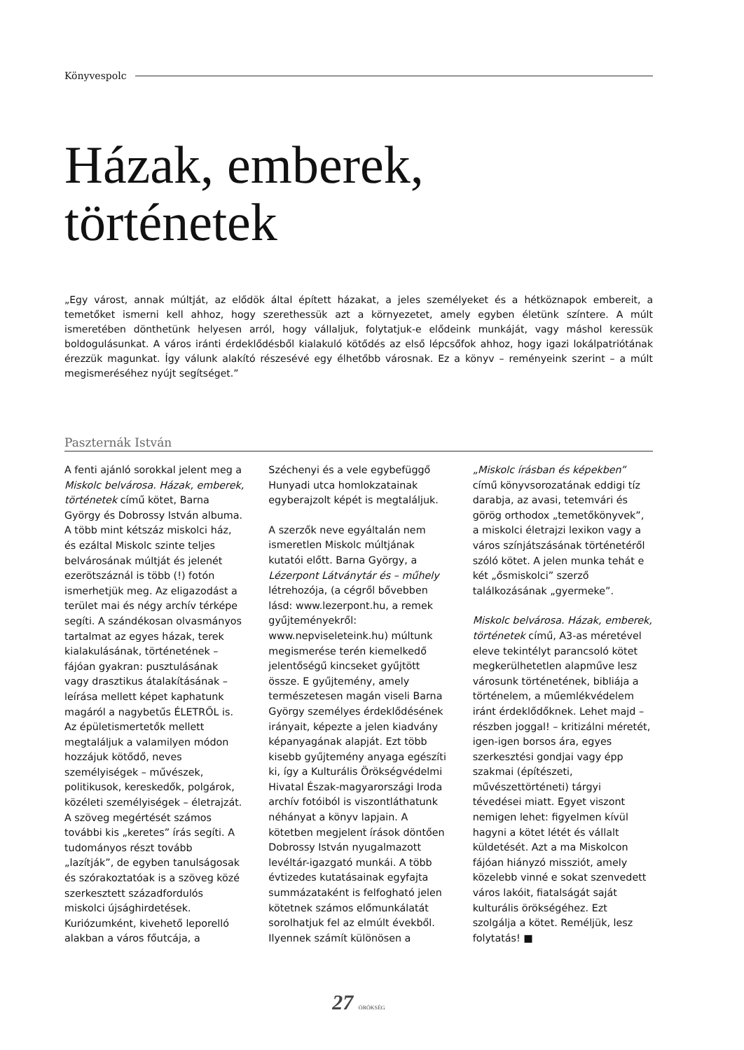Könyvespolc
Házak, emberek,
történetek
„Egy várost, annak múltját, az elődök által épített házakat, a jeles személyeket és a hétköznapok embereit, a temetőket ismerni kell ahhoz, hogy szerethessük azt a környezetet, amely egyben életünk színtere. A múlt ismeretében dönthetünk helyesen arról, hogy vállaljuk, folytatjuk-e elődeink munkáját, vagy máshol keressük boldogulásunkat. A város iránti érdeklődésből kialakuló kötődés az első lépcsőfok ahhoz, hogy igazi lokálpatriótának érezzük magunkat. Így válunk alakító részesévé egy élhetőbb városnak. Ez a könyv – reményeink szerint – a múlt megismeréséhez nyújt segítséget.”
Paszternák István
A fenti ajánló sorokkal jelent meg a Miskolc belvárosa. Házak, emberek, történetek című kötet, Barna György és Dobrossy István albuma. A több mint kétszáz miskolci ház, és ezáltal Miskolc szinte teljes belvárosának múltját és jelenét ezerötszáznál is több (!) fotón ismerhetjük meg. Az eligazodást a terület mai és négy archív térképe segíti. A szándékosan olvasmányos tartalmat az egyes házak, terek kialakulásának, történetének – fájóan gyakran: pusztulásának vagy drasztikus átalakításának – leírása mellett képet kaphatunk magáról a nagybetűs ÉLETRŐL is. Az épületismertetők mellett megtaláljuk a valamilyen módon hozzájuk kötődő, neves személyiségek – művészek, politikusok, kereskedők, polgárok, közéleti személyiségek – életrajzát. A szöveg megértését számos további kis „keretes” írás segíti. A tudományos részt tovább „lazítják”, de egyben tanulságosak és szórakoztatóak is a szöveg közé szerkesztett századfordulós miskolci újsághirdetések. Kuriózumként, kivehető leporelló alakban a város főutcája, a Széchenyi és a vele egybefüggő Hunyadi utca homlokzatainak egyberajzolt képét is megtaláljuk.
A szerzők neve egyáltalán nem ismeretlen Miskolc múltjának kutatói előtt. Barna György, a Lézerpont Látványtár és – műhely létrehozója, (a cégről bővebben lásd: www.lezerpont.hu, a remek gyűjteményekről: www.nepviseleteink.hu) múltunk megismerése terén kiemelkedő jelentőségű kincseket gyűjtött össze. E gyűjtemény, amely természetesen magán viseli Barna György személyes érdeklődésének irányait, képezte a jelen kiadvány képanyagának alapját. Ezt több kisebb gyűjtemény anyaga egészíti ki, így a Kulturális Örökségvédelmi Hivatal Észak-magyarországi Iroda archív fotóiból is viszontláthatunk néhányat a könyv lapjain. A kötetben megjelent írások döntően Dobrossy István nyugalmazott levéltár-igazgató munkái. A több évtizedes kutatásainak egyfajta summázataként is felfogható jelen kötetnek számos előmunkálatát sorolhatjuk fel az elmúlt évekből. Ilyennek számít különösen a „Miskolc írásban és képekben” című könyvsorozatának eddigi tíz darabja, az avasi, tetemvári és görög orthodox „temetőkönyvek”, a miskolci életrajzi lexikon vagy a város színjátszásának történetéről szóló kötet. A jelen munka tehát e két „ősmiskolci” szerző találkozásának „gyermeke”.
Miskolc belvárosa. Házak, emberek, történetek című, A3-as méretével eleve tekintélyt parancsoló kötet megkerülhetetlen alapműve lesz városunk történetének, bibliája a történelem, a műemlékvédelem iránt érdeklődőknek. Lehet majd – részben joggal! – kritizálni méretét, igen-igen borsos ára, egyes szerkesztési gondjai vagy épp szakmai (építészeti, művészettörténeti) tárgyi tévedései miatt. Egyet viszont nemigen lehet: figyelmen kívül hagyni a kötet létét és vállalt küldetését. Azt a ma Miskolcon fájóan hiányzó missziót, amely közelebb vinné e sokat szenvedett város lakóit, fiatalságát saját kulturális örökségéhez. Ezt szolgálja a kötet. Reméljük, lesz folytatás! ■
27 ÖRÖKSÉG